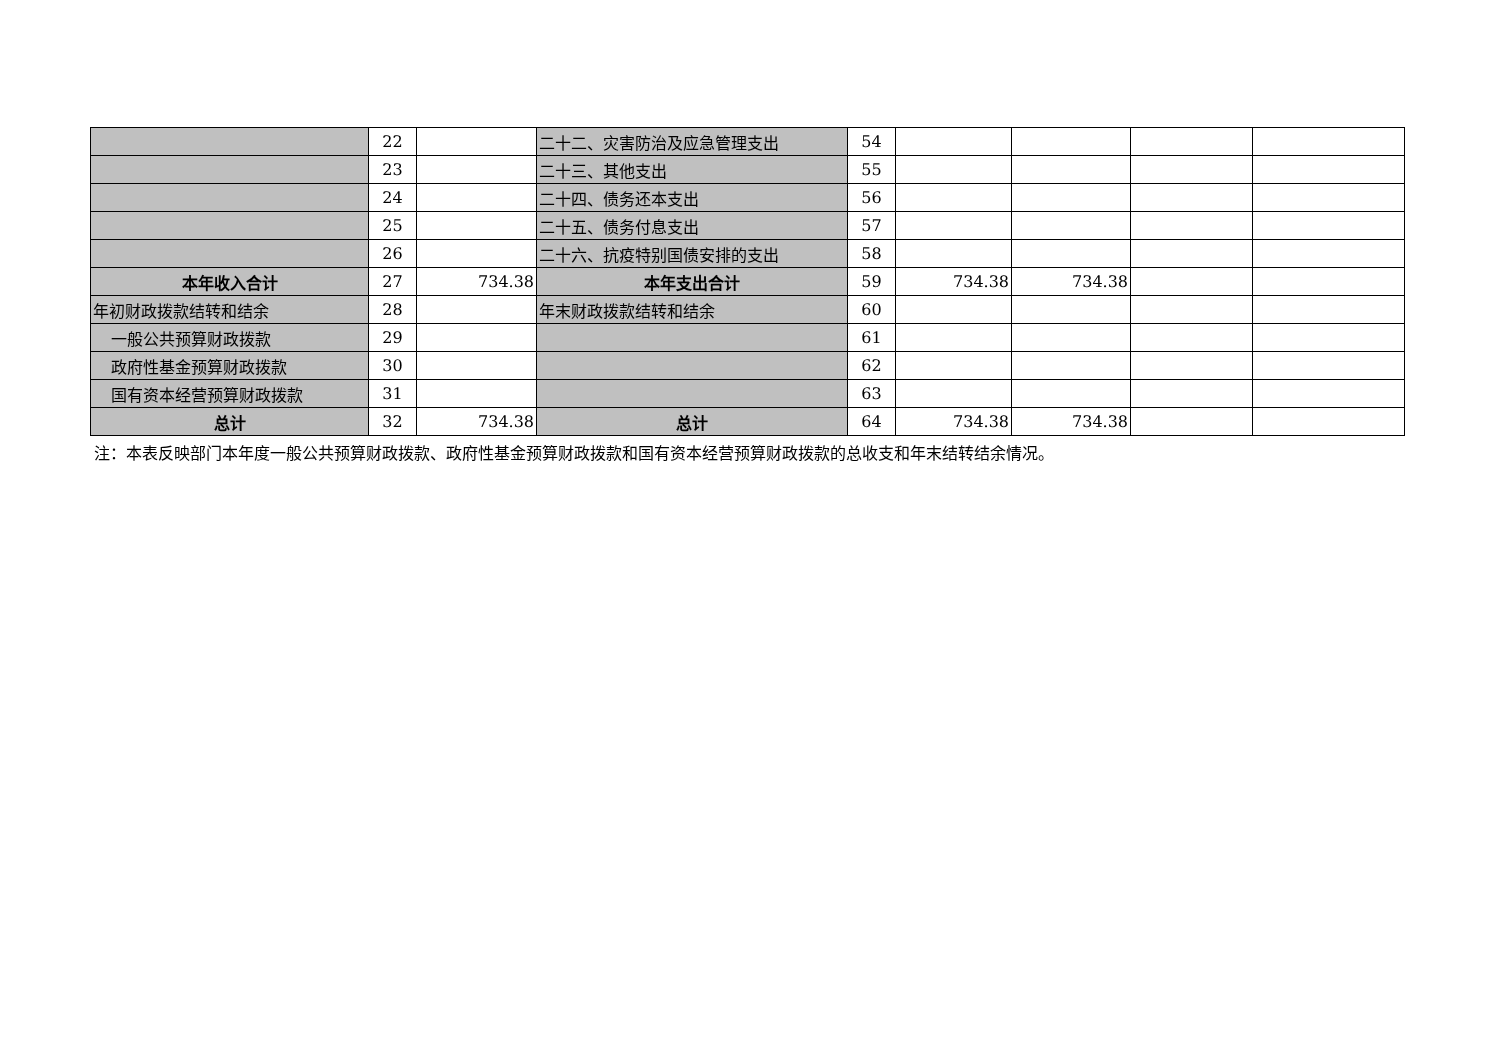| | 22 | | 二十二、灾害防治及应急管理支出 | 54 | | | | |
| | 23 | | 二十三、其他支出 | 55 | | | | |
| | 24 | | 二十四、债务还本支出 | 56 | | | | |
| | 25 | | 二十五、债务付息支出 | 57 | | | | |
| | 26 | | 二十六、抗疫特别国债安排的支出 | 58 | | | | |
| 本年收入合计 | 27 | 734.38 | 本年支出合计 | 59 | 734.38 | 734.38 | | |
| 年初财政拨款结转和结余 | 28 | | 年末财政拨款结转和结余 | 60 | | | | |
| 一般公共预算财政拨款 | 29 | | | 61 | | | | |
| 政府性基金预算财政拨款 | 30 | | | 62 | | | | |
| 国有资本经营预算财政拨款 | 31 | | | 63 | | | | |
| 总计 | 32 | 734.38 | 总计 | 64 | 734.38 | 734.38 | | |
注：本表反映部门本年度一般公共预算财政拨款、政府性基金预算财政拨款和国有资本经营预算财政拨款的总收支和年末结转结余情况。